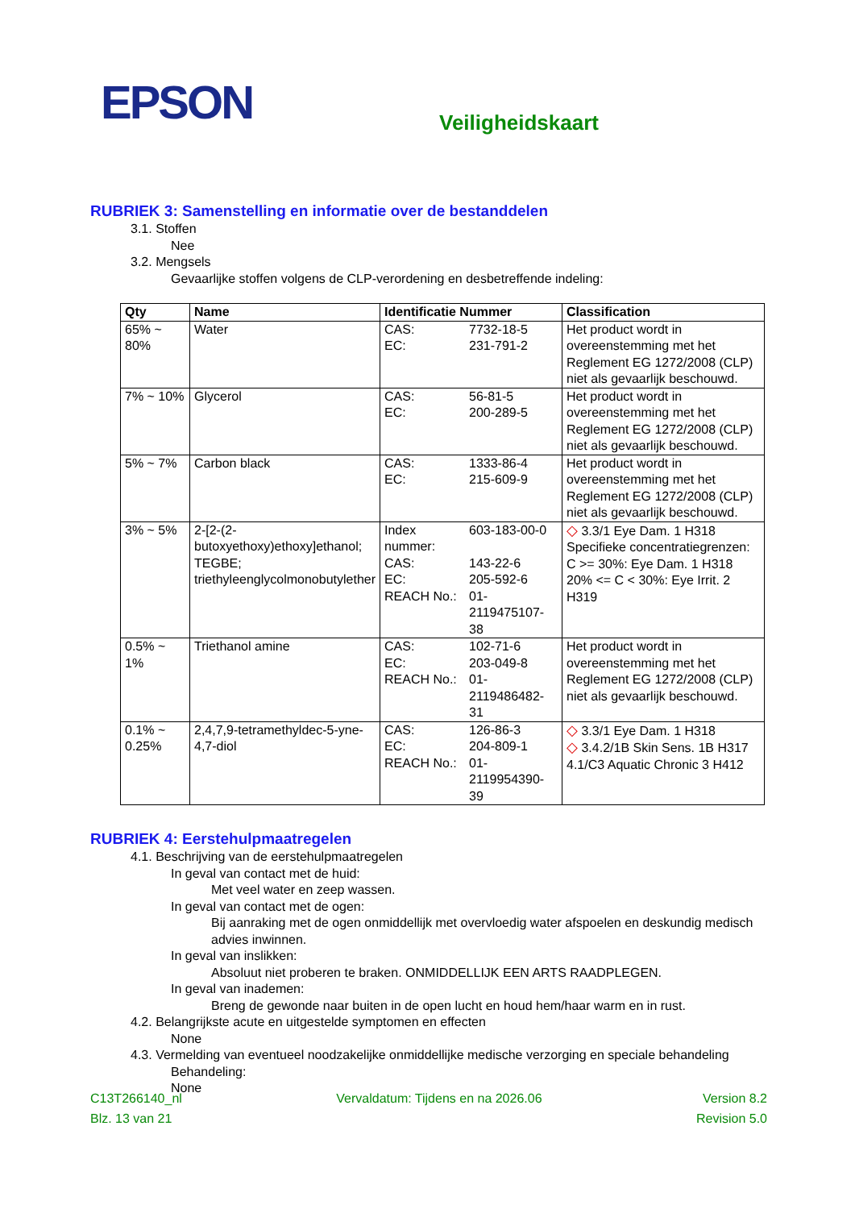EPSON
Veiligheidskaart
RUBRIEK 3: Samenstelling en informatie over de bestanddelen
3.1. Stoffen
Nee
3.2. Mengsels
Gevaarlijke stoffen volgens de CLP-verordening en desbetreffende indeling:
| Qty | Name | Identificatie Nummer | Classification |
| --- | --- | --- | --- |
| 65% ~ 80% | Water | CAS: 7732-18-5 EC: 231-791-2 | Het product wordt in overeenstemming met het Reglement EG 1272/2008 (CLP) niet als gevaarlijk beschouwd. |
| 7% ~ 10% | Glycerol | CAS: 56-81-5 EC: 200-289-5 | Het product wordt in overeenstemming met het Reglement EG 1272/2008 (CLP) niet als gevaarlijk beschouwd. |
| 5% ~ 7% | Carbon black | CAS: 1333-86-4 EC: 215-609-9 | Het product wordt in overeenstemming met het Reglement EG 1272/2008 (CLP) niet als gevaarlijk beschouwd. |
| 3% ~ 5% | 2-[2-(2-butoxyethoxy)ethoxy]ethanol; TEGBE; triethyleenglycolmonobutylether | Index nummer: 603-183-00-0 CAS: 143-22-6 EC: 205-592-6 REACH No.: 01-2119475107-38 | ◇ 3.3/1 Eye Dam. 1 H318 Specifieke concentratiegrenzen: C >= 30%: Eye Dam. 1 H318 20% <= C < 30%: Eye Irrit. 2 H319 |
| 0.5% ~ 1% | Triethanol amine | CAS: 102-71-6 EC: 203-049-8 REACH No.: 01-2119486482-31 | Het product wordt in overeenstemming met het Reglement EG 1272/2008 (CLP) niet als gevaarlijk beschouwd. |
| 0.1% ~ 0.25% | 2,4,7,9-tetramethyldec-5-yne-4,7-diol | CAS: 126-86-3 EC: 204-809-1 REACH No.: 01-2119954390-39 | ◇ 3.3/1 Eye Dam. 1 H318 ◇ 3.4.2/1B Skin Sens. 1B H317 4.1/C3 Aquatic Chronic 3 H412 |
RUBRIEK 4: Eerstehulpmaatregelen
4.1. Beschrijving van de eerstehulpmaatregelen
In geval van contact met de huid:
Met veel water en zeep wassen.
In geval van contact met de ogen:
Bij aanraking met de ogen onmiddellijk met overvloedig water afspoelen en deskundig medisch advies inwinnen.
In geval van inslikken:
Absoluut niet proberen te braken. ONMIDDELLIJK EEN ARTS RAADPLEGEN.
In geval van inademen:
Breng de gewonde naar buiten in de open lucht en houd hem/haar warm en in rust.
4.2. Belangrijkste acute en uitgestelde symptomen en effecten
None
4.3. Vermelding van eventueel noodzakelijke onmiddellijke medische verzorging en speciale behandeling
Behandeling:
None
C13T266140_nl
Blz. 13 van 21
Vervaldatum: Tijdens en na 2026.06
Version 8.2
Revision 5.0